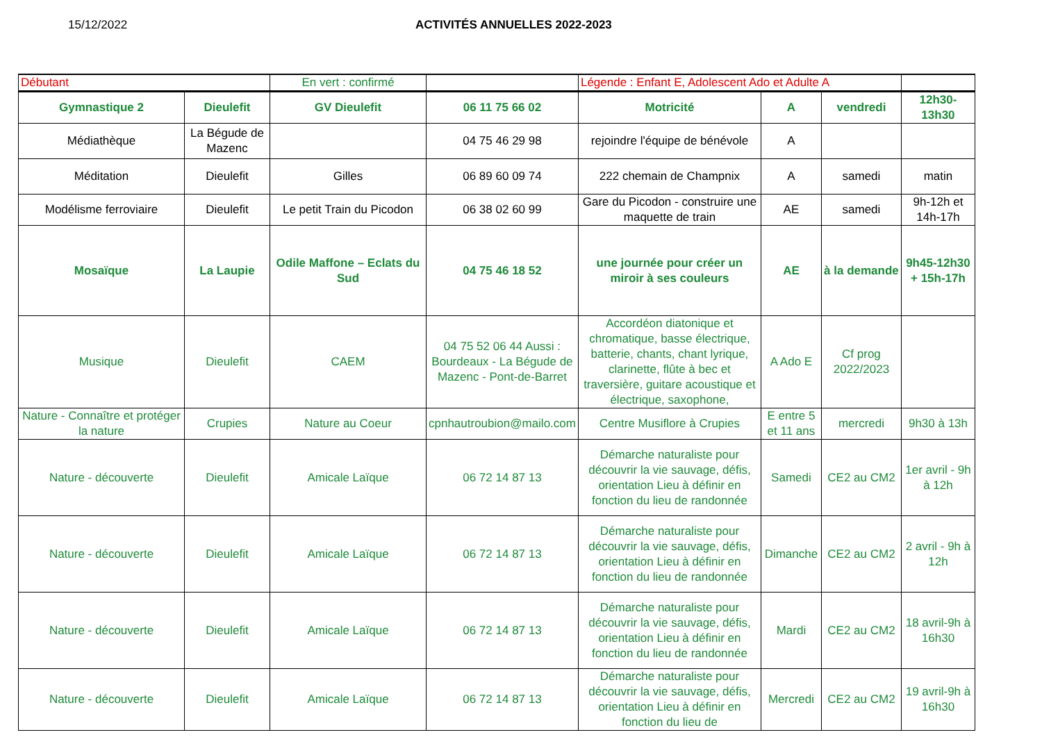15/12/2022 ACTIVITÉS ANNUELLES 2022-2023
| Débutant | | En vert : confirmé | | Légende : Enfant E, Adolescent Ado et Adulte A | | | |
| Gymnastique 2 | Dieulefit | GV Dieulefit | 06 11 75 66 02 | Motricité | A | vendredi | 12h30-13h30 |
| Médiathèque | La Bégude de Mazenc | | 04 75 46 29 98 | rejoindre l'équipe de bénévole | A | | |
| Méditation | Dieulefit | Gilles | 06 89 60 09 74 | 222 chemain de Champnix | A | samedi | matin |
| Modélisme ferroviaire | Dieulefit | Le petit Train du Picodon | 06 38 02 60 99 | Gare du Picodon - construire une maquette de train | AE | samedi | 9h-12h et 14h-17h |
| Mosaïque | La Laupie | Odile Maffone – Eclats du Sud | 04 75 46 18 52 | une journée pour créer un miroir à ses couleurs | AE | à la demande | 9h45-12h30 + 15h-17h |
| Musique | Dieulefit | CAEM | 04 75 52 06 44 Aussi : Bourdeaux - La Bégude de Mazenc - Pont-de-Barret | Accordéon diatonique et chromatique, basse électrique, batterie, chants, chant lyrique, clarinette, flûte à bec et traversière, guitare acoustique et électrique, saxophone, | A Ado E | Cf prog 2022/2023 | |
| Nature - Connaître et protéger la nature | Crupies | Nature au Coeur | cpnhautroubion@mailo.com | Centre Musiflore à Crupies | E entre 5 et 11 ans | mercredi | 9h30 à 13h |
| Nature - découverte | Dieulefit | Amicale Laïque | 06 72 14 87 13 | Démarche naturaliste pour découvrir la vie sauvage, défis, orientation Lieu à définir en fonction du lieu de randonnée | Samedi | CE2 au CM2 | 1er avril - 9h à 12h |
| Nature - découverte | Dieulefit | Amicale Laïque | 06 72 14 87 13 | Démarche naturaliste pour découvrir la vie sauvage, défis, orientation Lieu à définir en fonction du lieu de randonnée | Dimanche | CE2 au CM2 | 2 avril - 9h à 12h |
| Nature - découverte | Dieulefit | Amicale Laïque | 06 72 14 87 13 | Démarche naturaliste pour découvrir la vie sauvage, défis, orientation Lieu à définir en fonction du lieu de randonnée | Mardi | CE2 au CM2 | 18 avril-9h à 16h30 |
| Nature - découverte | Dieulefit | Amicale Laïque | 06 72 14 87 13 | Démarche naturaliste pour découvrir la vie sauvage, défis, orientation Lieu à définir en fonction du lieu de | Mercredi | CE2 au CM2 | 19 avril-9h à 16h30 |